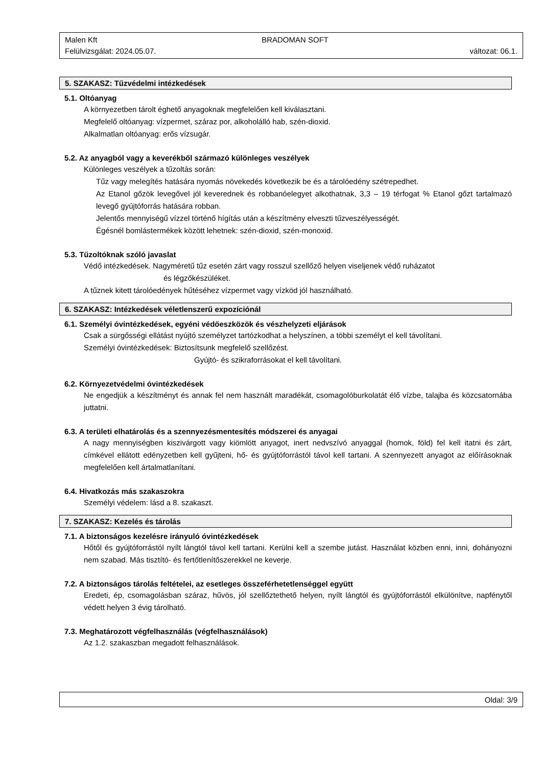Malen Kft BRADOMAN SOFT
Felülvizsgálat: 2024.05.07. változat: 06.1.
5. SZAKASZ: Tűzvédelmi intézkedések
5.1. Oltóanyag
A környezetben tárolt éghető anyagoknak megfelelően kell kiválasztani.
Megfelelő oltóanyag: vízpermet, száraz por, alkoholálló hab, szén-dioxid.
Alkalmatlan oltóanyag: erős vízsugár.
5.2. Az anyagból vagy a keverékből származó különleges veszélyek
Különleges veszélyek a tűzoltás során:
Tűz vagy melegítés hatására nyomás növekedés következik be és a tárolóedény szétrepedhet.
Az Etanol gőzök levegővel jól keverednek és robbanóelegyet alkothatnak, 3,3 – 19 térfogat % Etanol gőzt tartalmazó levegő gyújtóforrás hatására robban.
Jelentős mennyiségű vízzel történő hígítás után a készítmény elveszti tűzveszélyességét.
Égésnél bomlástermékek között lehetnek: szén-dioxid, szén-monoxid.
5.3. Tűzoltóknak szóló javaslat
Védő intézkedések. Nagyméretű tűz esetén zárt vagy rosszul szellőző helyen viseljenek védő ruházatot
és légzőkészüléket.
A tűznek kitett tárolóedények hűtéséhez vízpermet vagy vízköd jól használható.
6. SZAKASZ: Intézkedések véletlenszerű expozíciónál
6.1. Személyi óvintézkedések, egyéni védőeszközök és vészhelyzeti eljárások
Csak a sürgősségi ellátást nyújtó személyzet tartózkodhat a helyszínen, a többi személyt el kell távolítani.
Személyi óvintézkedések: Biztosítsunk megfelelő szellőzést.
Gyújtó- és szikraforrásokat el kell távolítani.
6.2. Környezetvédelmi óvintézkedések
Ne engedjük a készítményt és annak fel nem használt maradékát, csomagolóburkolatát élő vízbe, talajba és közcsatornába juttatni.
6.3. A területi elhatárolás és a szennyezésmentesítés módszerei és anyagai
A nagy mennyiségben kiszivárgott vagy kiömlött anyagot, inert nedvszívó anyaggal (homok, föld) fel kell itatni és zárt, címkével ellátott edényzetben kell gyűjteni, hő- és gyújtóforrástól távol kell tartani. A szennyezett anyagot az előírásoknak megfelelően kell ártalmatlanítani.
6.4. Hivatkozás más szakaszokra
Személyi védelem: lásd a 8. szakaszt.
7. SZAKASZ: Kezelés és tárolás
7.1. A biztonságos kezelésre irányuló óvintézkedések
Hőtől és gyújtóforrástól nyílt lángtól távol kell tartani. Kerülni kell a szembe jutást. Használat közben enni, inni, dohányozni nem szabad. Más tisztító- és fertőtlenítőszerekkel ne keverje.
7.2. A biztonságos tárolás feltételei, az esetleges összeférhetetlenséggel együtt
Eredeti, ép, csomagolásban száraz, hűvös, jól szellőztethető helyen, nyílt lángtól és gyújtóforrástól elkülönítve, napfénytől védett helyen 3 évig tárolható.
7.3. Meghatározott végfelhasználás (végfelhasználások)
Az 1.2. szakaszban megadott felhasználások.
Oldal: 3/9